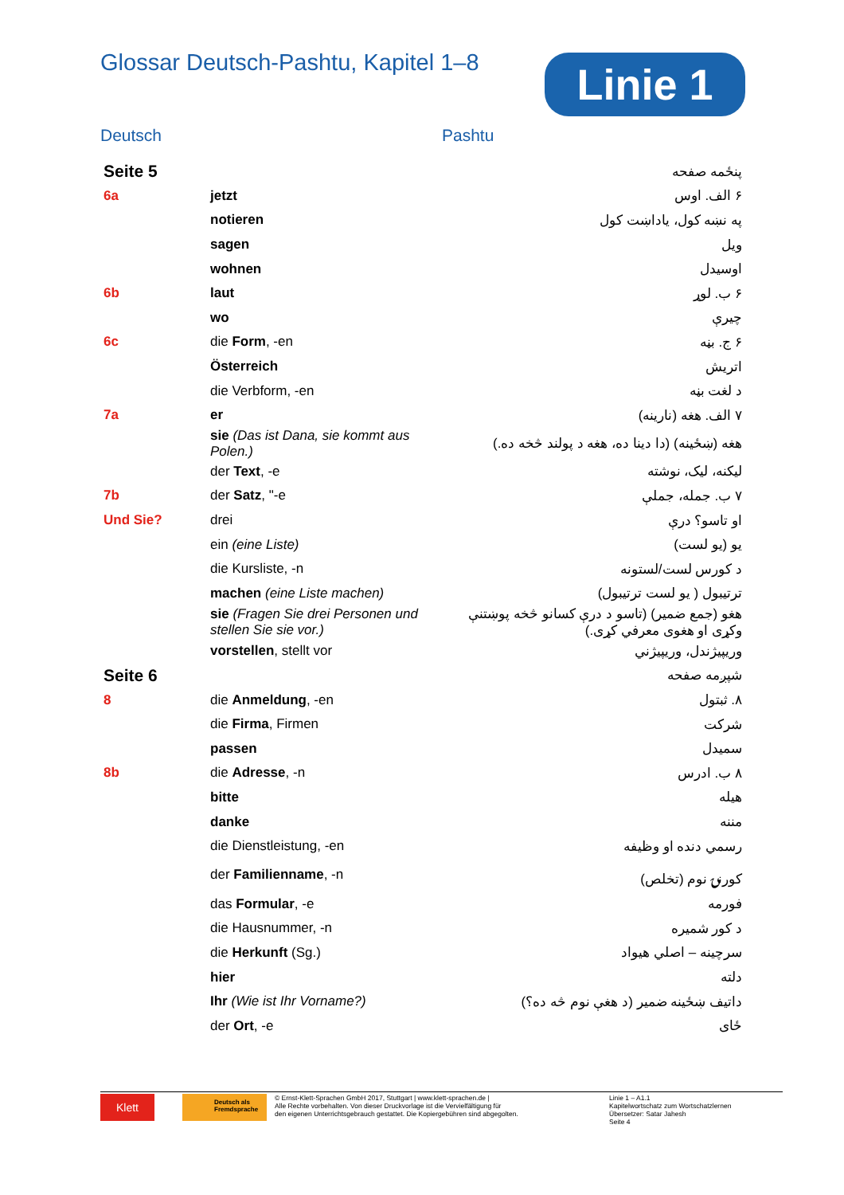Glossar Deutsch-Pashtu, Kapitel 1–8
Linie 1
Deutsch Pashtu
| Seite 5 | | پنځمه صفحه |
| 6a | jetzt | ۶ الف. اوس |
| | notieren | په نښه کول، یاداښت کول |
| | sagen | ویل |
| | wohnen | اوسیدل |
| 6b | laut | ۶ ب. لوړ |
| | wo | چیرې |
| 6c | die Form , -en | ۶ ج. بڼه |
| | Österreich | اتریش |
| | die Verbform, -en | د لغت بڼه |
| 7a | er | ۷ الف. هغه (نارینه) |
| | sie (Das ist Dana, sie kommt aus Polen.) | هغه (ښځینه) (دا دینا ده، هغه د پولند څخه ده.) |
| | der Text , -e | لیکنه، لیک، نوشته |
| 7b | der Satz , "-e | ۷ ب. جمله، جملې |
| Und Sie? | drei | او تاسو؟ درې |
| | ein (eine Liste) | یو (یو لست) |
| | die Kursliste, -n | د کورس لست/لستونه |
| | machen (eine Liste machen) | ترتیبول ( یو لست ترتیبول) |
| | sie (Fragen Sie drei Personen und stellen Sie sie vor.) | هغو (جمع ضمیر) (تاسو د درې کسانو څخه پوښتنې وکړی او هغوی معرفي کړی.) |
| | vorstellen , stellt vor | وریپیژندل، وریپیژني |
| Seite 6 | | شپږمه صفحه |
| 8 | die Anmeldung , -en | ۸. ثبتول |
| | die Firma , Firmen | شرکت |
| | passen | سمیدل |
| 8b | die Adresse , -n | ۸ ب. ادرس |
| | bitte | هیله |
| | danke | مننه |
| | die Dienstleistung, -en | رسمي دنده او وظیفه |
| | der Familienname , -n | کورنۍ نوم (تخلص) |
| | das Formular , -e | فورمه |
| | die Hausnummer, -n | د کور شمیره |
| | die Herkunft (Sg.) | سرچینه – اصلي هیواد |
| | hier | دلته |
| | Ihr (Wie ist Ihr Vorname?) | داتیف ښځینه ضمیر (د هغې نوم څه ده؟) |
| | der Ort , -e | ځای |
Klett
Deutsch als Fremdsprache
© Ernst-Klett-Sprachen GmbH 2017, Stuttgart | www.klett-sprachen.de |
Alle Rechte vorbehalten. Von dieser Druckvorlage ist die Vervielfältigung für
den eigenen Unterrichtsgebrauch gestattet. Die Kopiergebühren sind abgegolten.
Linie 1 – A1.1
Kapitelwortschatz zum Wortschatzlernen
Übersetzer: Satar Jahesh
Seite 4